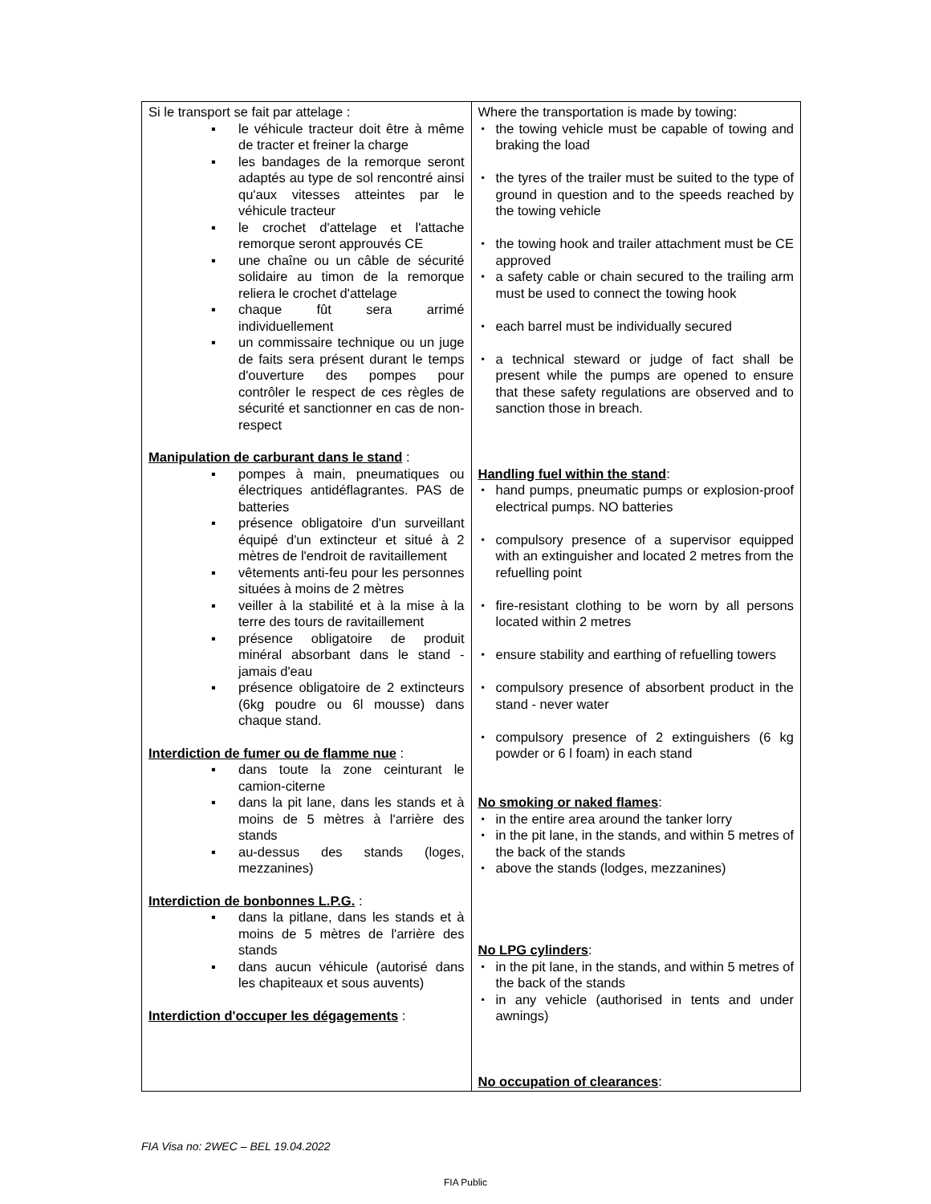| Si le transport se fait par attelage : le véhicule tracteur doit être à même de tracter et freiner la charge les bandages de la remorque seront adaptés au type de sol rencontré ainsi qu'aux vitesses atteintes par le véhicule tracteur le crochet d'attelage et l'attache remorque seront approuvés CE une chaîne ou un câble de sécurité solidaire au timon de la remorque reliera le crochet d'attelage chaque fût sera arrimé individuellement un commissaire technique ou un juge de faits sera présent durant le temps d'ouverture des pompes pour contrôler le respect de ces règles de sécurité et sanctionner en cas de non-respect Manipulation de carburant dans le stand : pompes à main, pneumatiques ou électriques antidéflagrantes. PAS de batteries présence obligatoire d'un surveillant équipé d'un extincteur et situé à 2 mètres de l'endroit de ravitaillement vêtements anti-feu pour les personnes situées à moins de 2 mètres veiller à la stabilité et à la mise à la terre des tours de ravitaillement présence obligatoire de produit minéral absorbant dans le stand - jamais d'eau présence obligatoire de 2 extincteurs (6kg poudre ou 6l mousse) dans chaque stand. Interdiction de fumer ou de flamme nue : dans toute la zone ceinturant le camion-citerne dans la pit lane, dans les stands et à moins de 5 mètres à l'arrière des stands au-dessus des stands (loges, mezzanines) Interdiction de bonbonnes L.P.G. : dans la pitlane, dans les stands et à moins de 5 mètres de l'arrière des stands dans aucun véhicule (autorisé dans les chapiteaux et sous auvents) Interdiction d'occuper les dégagements : | Where the transportation is made by towing: the towing vehicle must be capable of towing and braking the load the tyres of the trailer must be suited to the type of ground in question and to the speeds reached by the towing vehicle the towing hook and trailer attachment must be CE approved a safety cable or chain secured to the trailing arm must be used to connect the towing hook each barrel must be individually secured a technical steward or judge of fact shall be present while the pumps are opened to ensure that these safety regulations are observed and to sanction those in breach. Handling fuel within the stand : hand pumps, pneumatic pumps or explosion-proof electrical pumps. NO batteries compulsory presence of a supervisor equipped with an extinguisher and located 2 metres from the refuelling point fire-resistant clothing to be worn by all persons located within 2 metres ensure stability and earthing of refuelling towers compulsory presence of absorbent product in the stand - never water compulsory presence of 2 extinguishers (6 kg powder or 6 l foam) in each stand No smoking or naked flames : in the entire area around the tanker lorry in the pit lane, in the stands, and within 5 metres of the back of the stands above the stands (lodges, mezzanines) No LPG cylinders : in the pit lane, in the stands, and within 5 metres of the back of the stands in any vehicle (authorised in tents and under awnings) No occupation of clearances : |
FIA Visa no: 2WEC – BEL 19.04.2022
FIA Public